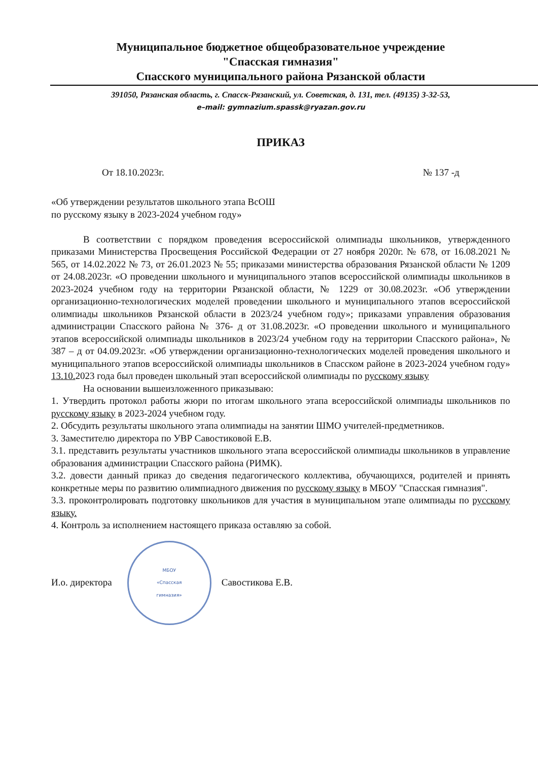Муниципальное бюджетное общеобразовательное учреждение
"Спасская гимназия"
Спасского муниципального района Рязанской области
391050, Рязанская область, г. Спасск-Рязанский, ул. Советская, д. 131, тел. (49135) 3-32-53,
e–mail: gymnazium.spassk@ryazan.gov.ru
ПРИКАЗ
От 18.10.2023г. № 137 -д
«Об утверждении результатов школьного этапа ВсОШ
по русскому языку в 2023-2024 учебном году»
В соответствии с порядком проведения всероссийской олимпиады школьников, утвержденного приказами Министерства Просвещения Российской Федерации от 27 ноября 2020г. № 678, от 16.08.2021 № 565, от 14.02.2022 № 73, от 26.01.2023 № 55; приказами министерства образования Рязанской области № 1209 от 24.08.2023г. «О проведении школьного и муниципального этапов всероссийской олимпиады школьников в 2023-2024 учебном году на территории Рязанской области, № 1229 от 30.08.2023г. «Об утверждении организационно-технологических моделей проведении школьного и муниципального этапов всероссийской олимпиады школьников Рязанской области в 2023/24 учебном году»; приказами управления образования администрации Спасского района № 376- д от 31.08.2023г. «О проведении школьного и муниципального этапов всероссийской олимпиады школьников в 2023/24 учебном году на территории Спасского района», № 387 – д от 04.09.2023г. «Об утверждении организационно-технологических моделей проведения школьного и муниципального этапов всероссийской олимпиады школьников в Спасском районе в 2023-2024 учебном году» 13.10. 2023 года был проведен школьный этап всероссийской олимпиады по русскому языку
На основании вышеизложенного приказываю:
1. Утвердить протокол работы жюри по итогам школьного этапа всероссийской олимпиады школьников по русскому языку в 2023-2024 учебном году.
2. Обсудить результаты школьного этапа олимпиады на занятии ШМО учителей-предметников.
3. Заместителю директора по УВР Савостиковой Е.В.
3.1. представить результаты участников школьного этапа всероссийской олимпиады школьников в управление образования администрации Спасского района (РИМК).
3.2. довести данный приказ до сведения педагогического коллектива, обучающихся, родителей и принять конкретные меры по развитию олимпиадного движения по русскому языку в МБОУ "Спасская гимназия".
3.3. проконтролировать подготовку школьников для участия в муниципальном этапе олимпиады по русскому языку.
4. Контроль за исполнением настоящего приказа оставляю за собой.
И.о. директора
МБОУ
«Спасская
гимназия»
Савостикова Е.В.